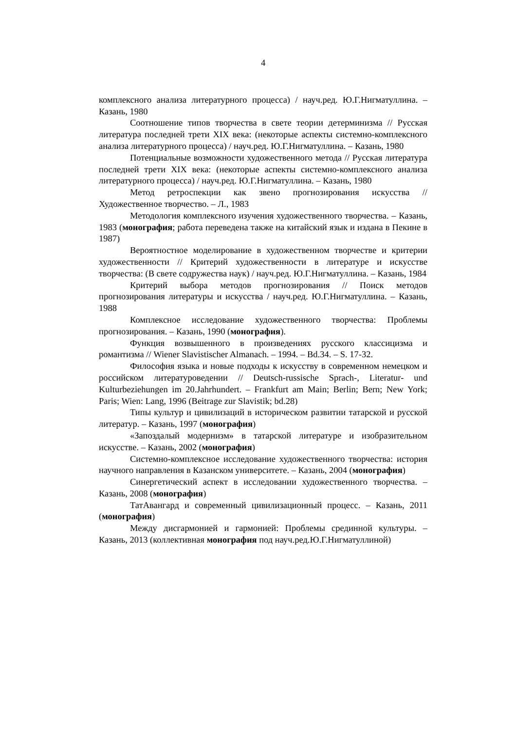4
комплексного анализа литературного процесса) / науч.ред. Ю.Г.Нигматуллина. – Казань, 1980
Соотношение типов творчества в свете теории детерминизма // Русская литература последней трети XIX века: (некоторые аспекты системно-комплексного анализа литературного процесса) / науч.ред. Ю.Г.Нигматуллина. – Казань, 1980
Потенциальные возможности художественного метода // Русская литература последней трети XIX века: (некоторые аспекты системно-комплексного анализа литературного процесса) / науч.ред. Ю.Г.Нигматуллина. – Казань, 1980
Метод ретроспекции как звено прогнозирования искусства // Художественное творчество. – Л., 1983
Методология комплексного изучения художественного творчества. – Казань, 1983 (монография; работа переведена также на китайский язык и издана в Пекине в 1987)
Вероятностное моделирование в художественном творчестве и критерии художественности // Критерий художественности в литературе и искусстве творчества: (В свете содружества наук) / науч.ред. Ю.Г.Нигматуллина. – Казань, 1984
Критерий выбора методов прогнозирования // Поиск методов прогнозирования литературы и искусства / науч.ред. Ю.Г.Нигматуллина. – Казань, 1988
Комплексное исследование художественного творчества: Проблемы прогнозирования. – Казань, 1990 (монография).
Функция возвышенного в произведениях русского классицизма и романтизма // Wiener Slavistischer Almanach. – 1994. – Bd.34. – S. 17-32.
Философия языка и новые подходы к искусству в современном немецком и российском литературоведении // Deutsch-russische Sprach-, Literatur- und Kulturbeziehungen im 20.Jahrhundert. – Frankfurt am Main; Berlin; Bern; New York; Paris; Wien: Lang, 1996 (Beitrage zur Slavistik; bd.28)
Типы культур и цивилизаций в историческом развитии татарской и русской литератур. – Казань, 1997 (монография)
«Запоздалый модернизм» в татарской литературе и изобразительном искусстве. – Казань, 2002 (монография)
Системно-комплексное исследование художественного творчества: история научного направления в Казанском университете. – Казань, 2004 (монография)
Синергетический аспект в исследовании художественного творчества. – Казань, 2008 (монография)
ТатАвангард и современный цивилизационный процесс. – Казань, 2011 (монография)
Между дисгармонией и гармонией: Проблемы срединной культуры. – Казань, 2013 (коллективная монография под науч.ред.Ю.Г.Нигматуллиной)